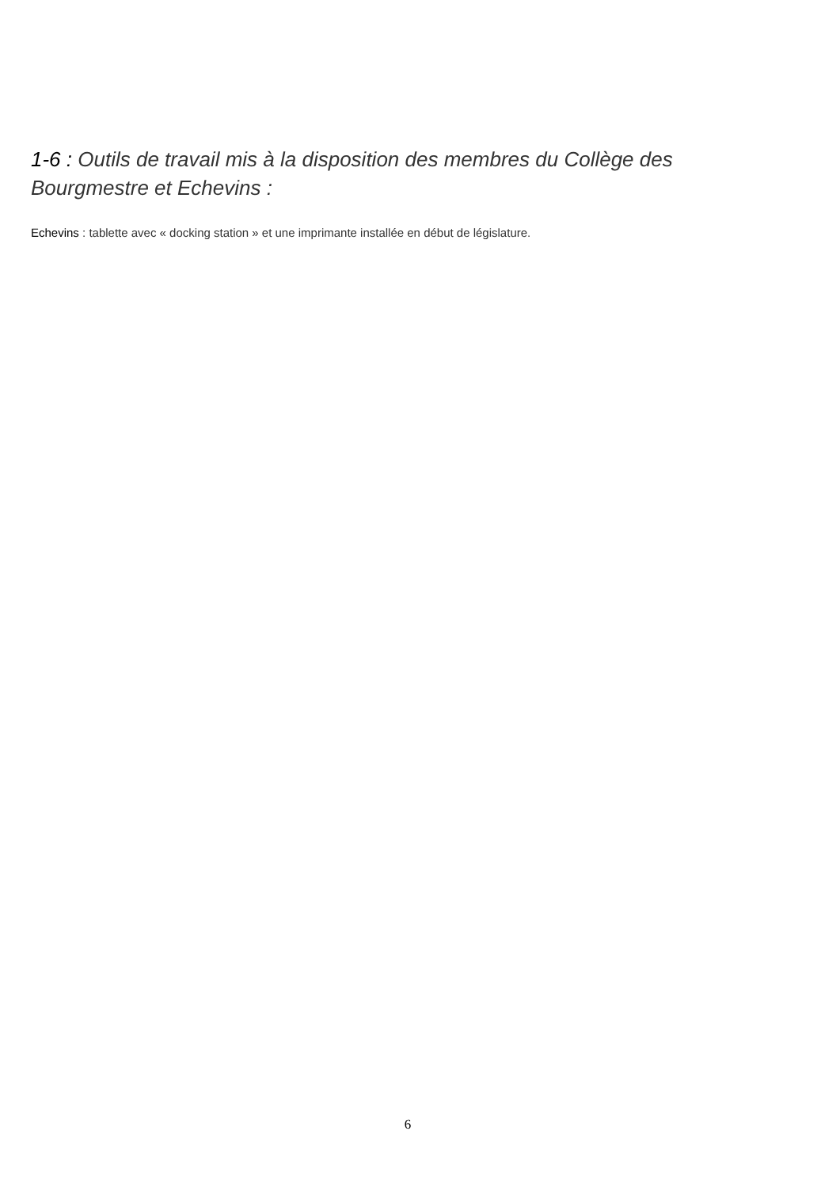1-6 : Outils de travail mis à la disposition des membres du Collège des Bourgmestre et Echevins :
Echevins : tablette avec « docking station » et une imprimante installée en début de législature.
6